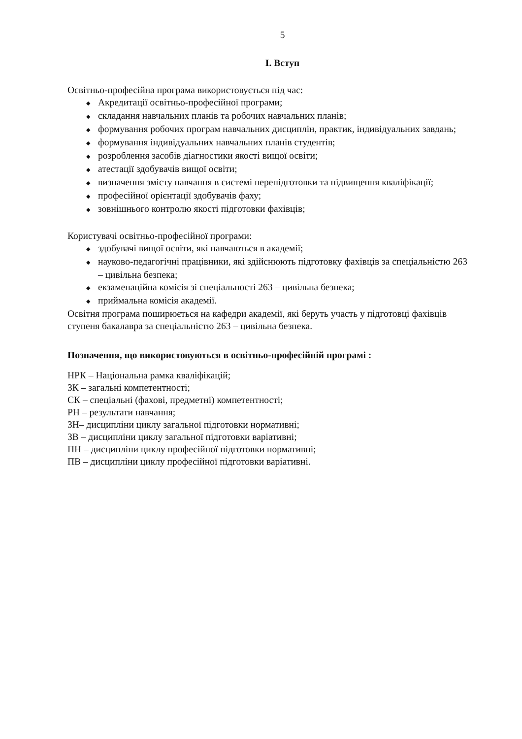5
І. Вступ
Освітньо-професійна програма використовується під час:
◆ Акредитації освітньо-професійної програми;
◆ складання навчальних планів та робочих навчальних планів;
◆ формування робочих програм навчальних дисциплін, практик, індивідуальних завдань;
◆ формування індивідуальних навчальних планів студентів;
◆ розроблення засобів діагностики якості вищої освіти;
◆ атестації здобувачів вищої освіти;
◆ визначення змісту навчання в системі перепідготовки та підвищення кваліфікації;
◆ професійної орієнтації здобувачів фаху;
◆ зовнішнього контролю якості підготовки фахівців;
Користувачі освітньо-професійної програми:
◆ здобувачі вищої освіти, які навчаються в академії;
◆ науково-педагогічні працівники, які здійснюють підготовку фахівців за спеціальністю 263 – цивільна безпека;
◆ екзаменаційна комісія зі спеціальності 263 – цивільна безпека;
◆ приймальна комісія академії.
Освітня програма поширюється на кафедри академії, які беруть участь у підготовці фахівців ступеня бакалавра за спеціальністю 263 – цивільна безпека.
Позначення, що використовуються в освітньо-професійній програмі :
НРК – Національна рамка кваліфікацій;
ЗК – загальні компетентності;
СК – спеціальні (фахові, предметні) компетентності;
РН – результати навчання;
ЗН– дисципліни циклу загальної підготовки нормативні;
ЗВ – дисципліни циклу загальної підготовки варіативні;
ПН – дисципліни циклу професійної підготовки нормативні;
ПВ – дисципліни циклу професійної підготовки варіативні.